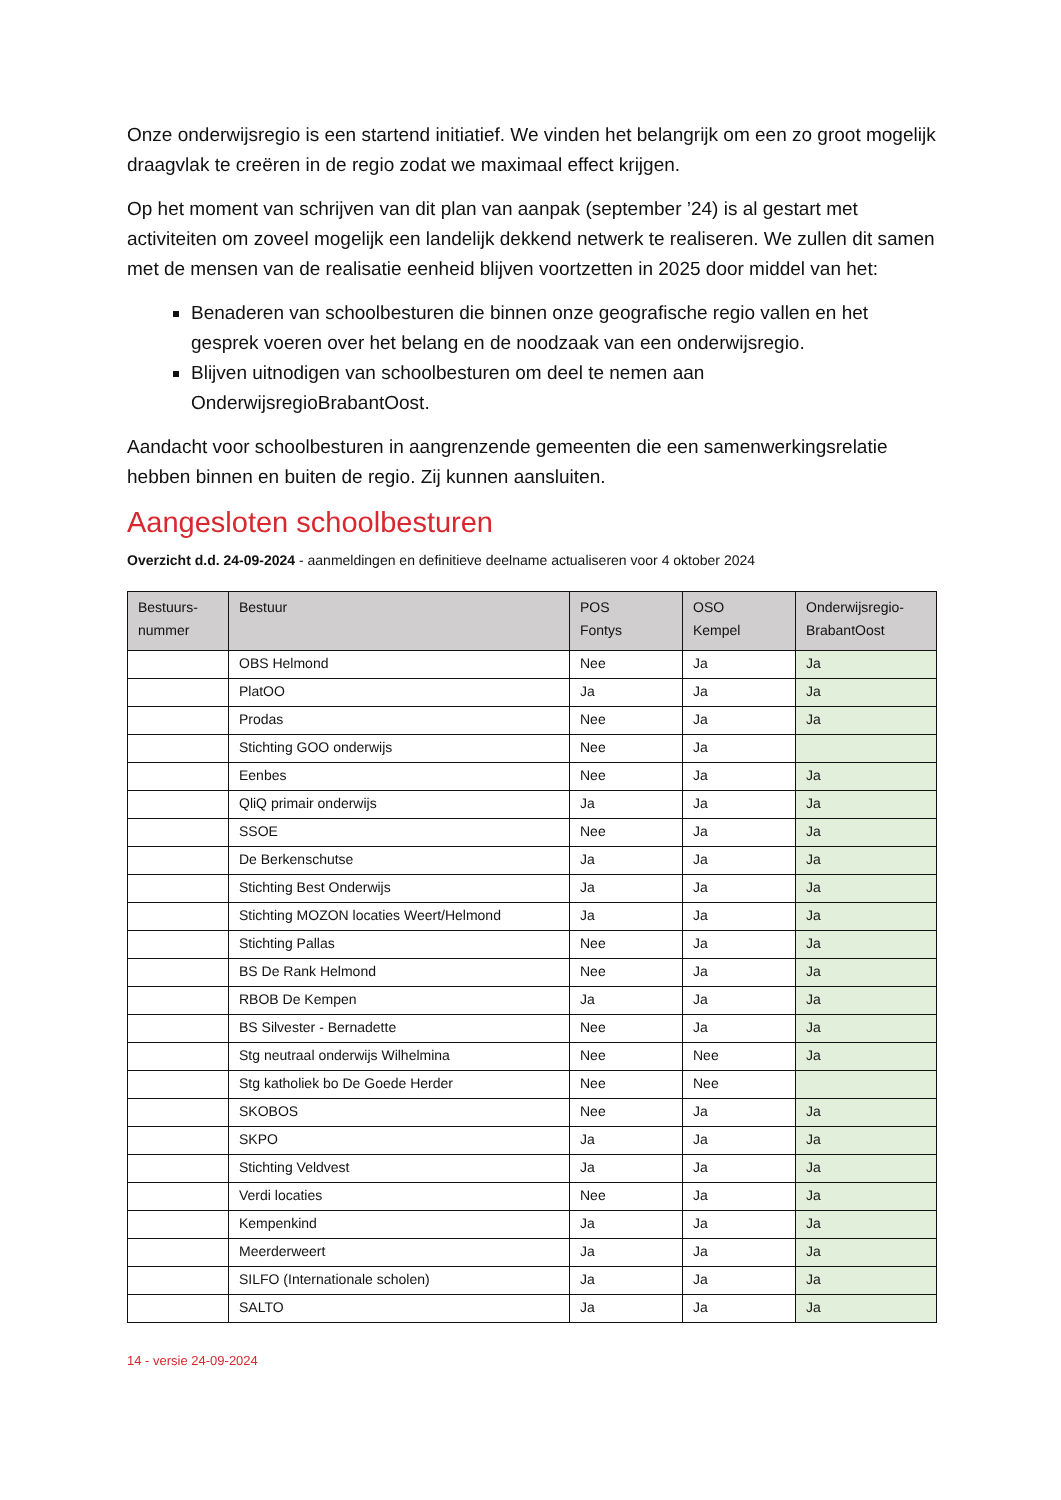Onze onderwijsregio is een startend initiatief. We vinden het belangrijk om een zo groot mogelijk draagvlak te creëren in de regio zodat we maximaal effect krijgen.
Op het moment van schrijven van dit plan van aanpak (september ’24) is al gestart met activiteiten om zoveel mogelijk een landelijk dekkend netwerk te realiseren. We zullen dit samen met de mensen van de realisatie eenheid blijven voortzetten in 2025 door middel van het:
Benaderen van schoolbesturen die binnen onze geografische regio vallen en het gesprek voeren over het belang en de noodzaak van een onderwijsregio.
Blijven uitnodigen van schoolbesturen om deel te nemen aan OnderwijsregioBrabantOost.
Aandacht voor schoolbesturen in aangrenzende gemeenten die een samenwerkingsrelatie hebben binnen en buiten de regio. Zij kunnen aansluiten.
Aangesloten schoolbesturen
Overzicht d.d. 24-09-2024 - aanmeldingen en definitieve deelname actualiseren voor 4 oktober 2024
| Bestuurs- nummer | Bestuur | POS Fontys | OSO Kempel | Onderwijsregio- BrabantOost |
| --- | --- | --- | --- | --- |
| | OBS Helmond | Nee | Ja | Ja |
| | PlatOO | Ja | Ja | Ja |
| | Prodas | Nee | Ja | Ja |
| | Stichting GOO onderwijs | Nee | Ja | |
| | Eenbes | Nee | Ja | Ja |
| | QliQ primair onderwijs | Ja | Ja | Ja |
| | SSOE | Nee | Ja | Ja |
| | De Berkenschutse | Ja | Ja | Ja |
| | Stichting Best Onderwijs | Ja | Ja | Ja |
| | Stichting MOZON locaties Weert/Helmond | Ja | Ja | Ja |
| | Stichting Pallas | Nee | Ja | Ja |
| | BS De Rank Helmond | Nee | Ja | Ja |
| | RBOB De Kempen | Ja | Ja | Ja |
| | BS Silvester - Bernadette | Nee | Ja | Ja |
| | Stg neutraal onderwijs Wilhelmina | Nee | Nee | Ja |
| | Stg katholiek bo De Goede Herder | Nee | Nee | |
| | SKOBOS | Nee | Ja | Ja |
| | SKPO | Ja | Ja | Ja |
| | Stichting Veldvest | Ja | Ja | Ja |
| | Verdi locaties | Nee | Ja | Ja |
| | Kempenkind | Ja | Ja | Ja |
| | Meerderweert | Ja | Ja | Ja |
| | SILFO (Internationale scholen) | Ja | Ja | Ja |
| | SALTO | Ja | Ja | Ja |
14 - versie 24-09-2024